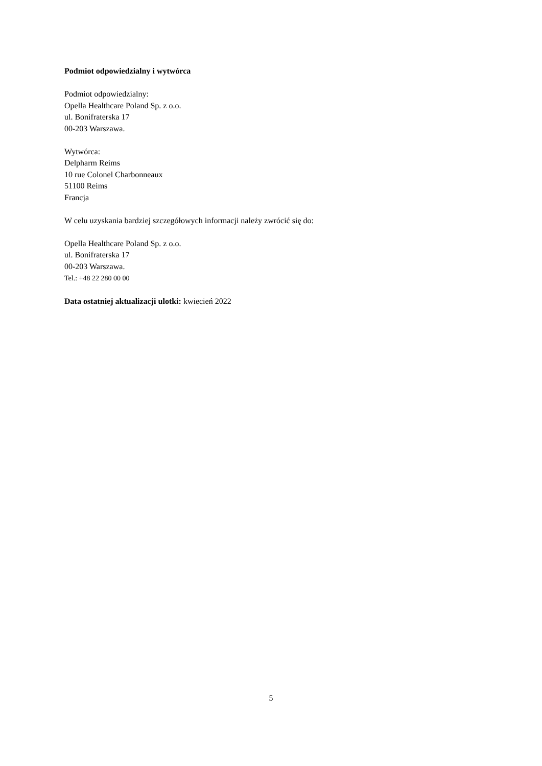Podmiot odpowiedzialny i wytwórca
Podmiot odpowiedzialny:
Opella Healthcare Poland Sp. z o.o.
ul. Bonifraterska 17
00-203 Warszawa.
Wytwórca:
Delpharm Reims
10 rue Colonel Charbonneaux
51100 Reims
Francja
W celu uzyskania bardziej szczegółowych informacji należy zwrócić się do:
Opella Healthcare Poland Sp. z o.o.
ul. Bonifraterska 17
00-203 Warszawa.
Tel.: +48 22 280 00 00
Data ostatniej aktualizacji ulotki: kwiecień 2022
5